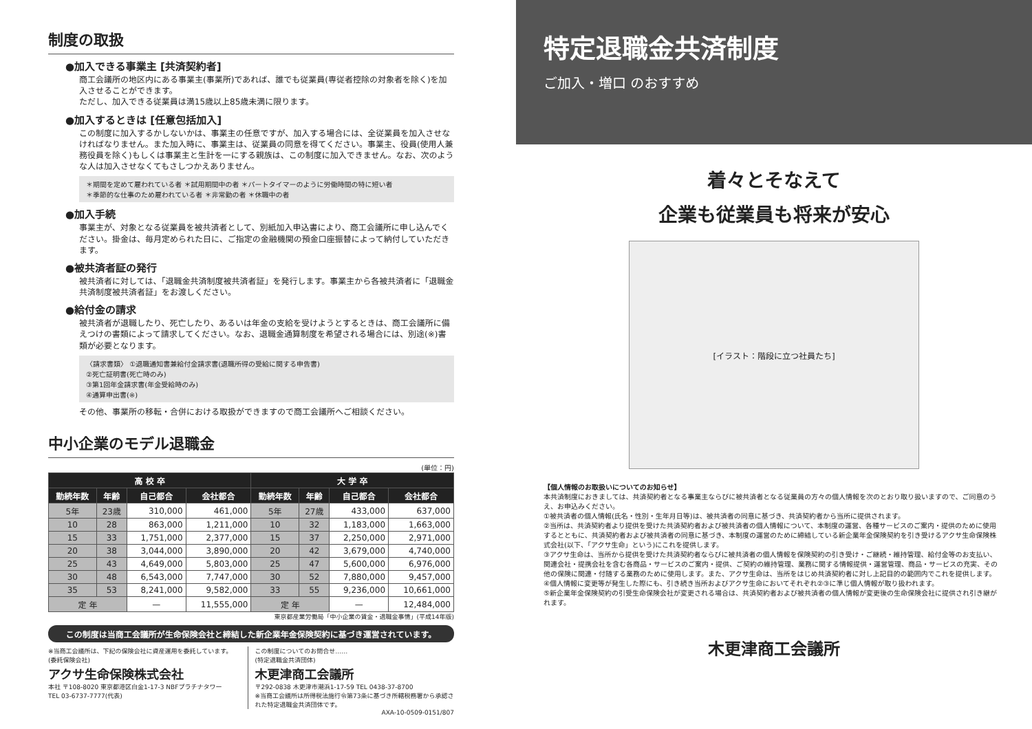制度の取扱
●加入できる事業主 [共済契約者]
商工会議所の地区内にある事業主(事業所)であれば、誰でも従業員(専従者控除の対象者を除く)を加入させることができます。
ただし、加入できる従業員は満15歳以上85歳未満に限ります。
●加入するときは [任意包括加入]
この制度に加入するかしないかは、事業主の任意ですが、加入する場合には、全従業員を加入させなければなりません。また加入時に、事業主は、従業員の同意を得てください。事業主、役員(使用人兼務役員を除く)もしくは事業主と生計を一にする親族は、この制度に加入できません。なお、次のような人は加入させなくてもさしつかえありません。
＊期間を定めて雇われている者 ＊試用期間中の者 ＊パートタイマーのように労働時間の特に短い者
＊季節的な仕事のため雇われている者 ＊非常勤の者 ＊休職中の者
●加入手続
事業主が、対象となる従業員を被共済者として、別紙加入申込書により、商工会議所に申し込んでください。掛金は、毎月定められた日に、ご指定の金融機関の預金口座振替によって納付していただきます。
●被共済者証の発行
被共済者に対しては、「退職金共済制度被共済者証」を発行します。事業主から各被共済者に「退職金共済制度被共済者証」をお渡しください。
●給付金の請求
被共済者が退職したり、死亡したり、あるいは年金の支給を受けようとするときは、商工会議所に備えつけの書類によって請求してください。なお、退職金通算制度を希望される場合には、別途(※)書類が必要となります。
〈請求書類〉 ①退職通知書兼給付金請求書(退職所得の受給に関する申告書)
②死亡証明書(死亡時のみ)
③第1回年金請求書(年金受給時のみ)
④通算申出書(※)
その他、事業所の移転・合併における取扱ができますので商工会議所へご相談ください。
中小企業のモデル退職金
(単位：円)
| 高 校 卒 | | | | 大 学 卒 | | | |
| --- | --- | --- | --- | --- | --- | --- | --- |
| 勤続年数 | 年齢 | 自己都合 | 会社都合 | 勤続年数 | 年齢 | 自己都合 | 会社都合 |
| 5年 | 23歳 | 310,000 | 461,000 | 5年 | 27歳 | 433,000 | 637,000 |
| 10 | 28 | 863,000 | 1,211,000 | 10 | 32 | 1,183,000 | 1,663,000 |
| 15 | 33 | 1,751,000 | 2,377,000 | 15 | 37 | 2,250,000 | 2,971,000 |
| 20 | 38 | 3,044,000 | 3,890,000 | 20 | 42 | 3,679,000 | 4,740,000 |
| 25 | 43 | 4,649,000 | 5,803,000 | 25 | 47 | 5,600,000 | 6,976,000 |
| 30 | 48 | 6,543,000 | 7,747,000 | 30 | 52 | 7,880,000 | 9,457,000 |
| 35 | 53 | 8,241,000 | 9,582,000 | 33 | 55 | 9,236,000 | 10,661,000 |
| 定 年 | | — | 11,555,000 | 定 年 | | — | 12,484,000 |
東京都産業労働局「中小企業の賃金・退職金事情」(平成14年版)
この制度は当商工会議所が生命保険会社と締結した新企業年金保険契約に基づき運営されています。
※当商工会議所は、下記の保険会社に資産運用を委託しています。
(委託保険会社)
アクサ生命保険株式会社
本社 〒108-8020 東京都港区白金1-17-3 NBFプラチナタワー
TEL 03-6737-7777(代表)
この制度についてのお問合せ……
(特定退職金共済団体)
木更津商工会議所
〒292-0838 木更津市潮浜1-17-59 TEL 0438-37-8700
※当商工会議所は所得税法施行令第73条に基づき所轄税務署から承認された特定退職金共済団体です。
AXA-10-0509-0151/807
特定退職金共済制度
ご加入・増口 のおすすめ
着々とそなえて
企業も従業員も将来が安心
[イラスト：階段に立つ社員たち]
【個人情報のお取扱いについてのお知らせ】
本共済制度におきましては、共済契約者となる事業主ならびに被共済者となる従業員の方々の個人情報を次のとおり取り扱いますので、ご同意のうえ、お申込みください。
①被共済者の個人情報(氏名・性別・生年月日等)は、被共済者の同意に基づき、共済契約者から当所に提供されます。
②当所は、共済契約者より提供を受けた共済契約者および被共済者の個人情報について、本制度の運営、各種サービスのご案内・提供のために使用するとともに、共済契約者および被共済者の同意に基づき、本制度の運営のために締結している新企業年金保険契約を引き受けるアクサ生命保険株式会社(以下、「アクサ生命」という)にこれを提供します。
③アクサ生命は、当所から提供を受けた共済契約者ならびに被共済者の個人情報を保険契約の引き受け・ご継続・維持管理、給付金等のお支払い、関連会社・提携会社を含む各商品・サービスのご案内・提供、ご契約の維持管理、業務に関する情報提供・運営管理、商品・サービスの充実、その他の保険に関連・付随する業務のために使用します。また、アクサ生命は、当所をはじめ共済契約者に対し上記目的の範囲内でこれを提供します。
④個人情報に変更等が発生した際にも、引き続き当所およびアクサ生命においてそれぞれ②③に準じ個人情報が取り扱われます。
⑤新企業年金保険契約の引受生命保険会社が変更される場合は、共済契約者および被共済者の個人情報が変更後の生命保険会社に提供され引き継がれます。
木更津商工会議所